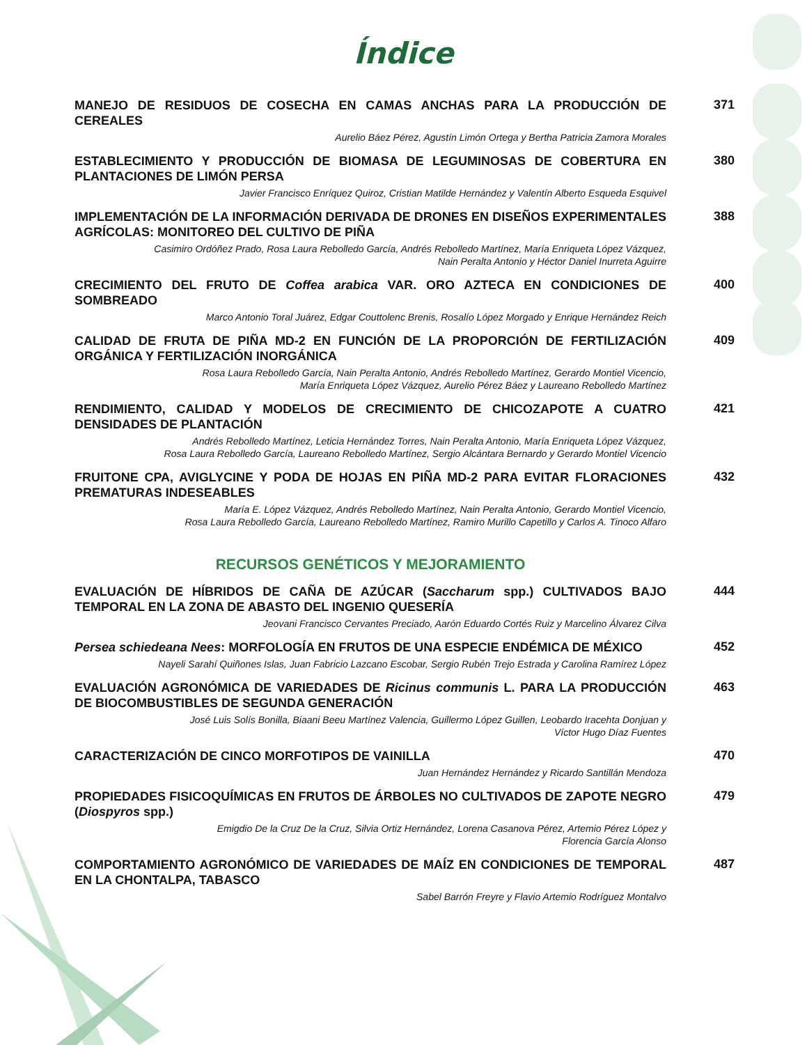Índice
MANEJO DE RESIDUOS DE COSECHA EN CAMAS ANCHAS PARA LA PRODUCCIÓN DE CEREALES
Aurelio Báez Pérez, Agustín Limón Ortega y Bertha Patricia Zamora Morales
371
ESTABLECIMIENTO Y PRODUCCIÓN DE BIOMASA DE LEGUMINOSAS DE COBERTURA EN PLANTACIONES DE LIMÓN PERSA
Javier Francisco Enríquez Quiroz, Cristian Matilde Hernández y Valentín Alberto Esqueda Esquivel
380
IMPLEMENTACIÓN DE LA INFORMACIÓN DERIVADA DE DRONES EN DISEÑOS EXPERIMENTALES AGRÍCOLAS: MONITOREO DEL CULTIVO DE PIÑA
Casimiro Ordóñez Prado, Rosa Laura Rebolledo García, Andrés Rebolledo Martínez, María Enriqueta López Vázquez,
Nain Peralta Antonio y Héctor Daniel Inurreta Aguirre
388
CRECIMIENTO DEL FRUTO DE Coffea arabica VAR. ORO AZTECA EN CONDICIONES DE SOMBREADO
Marco Antonio Toral Juárez, Edgar Couttolenc Brenis, Rosalío López Morgado y Enrique Hernández Reich
400
CALIDAD DE FRUTA DE PIÑA MD-2 EN FUNCIÓN DE LA PROPORCIÓN DE FERTILIZACIÓN ORGÁNICA Y FERTILIZACIÓN INORGÁNICA
Rosa Laura Rebolledo García, Nain Peralta Antonio, Andrés Rebolledo Martínez, Gerardo Montiel Vicencio,
María Enriqueta López Vázquez, Aurelio Pérez Báez y Laureano Rebolledo Martínez
409
RENDIMIENTO, CALIDAD Y MODELOS DE CRECIMIENTO DE CHICOZAPOTE A CUATRO DENSIDADES DE PLANTACIÓN
Andrés Rebolledo Martínez, Leticia Hernández Torres, Nain Peralta Antonio, María Enriqueta López Vázquez,
Rosa Laura Rebolledo García, Laureano Rebolledo Martínez, Sergio Alcántara Bernardo y Gerardo Montiel Vicencio
421
FRUITONE CPA, AVIGLYCINE Y PODA DE HOJAS EN PIÑA MD-2 PARA EVITAR FLORACIONES PREMATURAS INDESEABLES
María E. López Vázquez, Andrés Rebolledo Martínez, Nain Peralta Antonio, Gerardo Montiel Vicencio,
Rosa Laura Rebolledo García, Laureano Rebolledo Martínez, Ramiro Murillo Capetillo y Carlos A. Tinoco Alfaro
432
RECURSOS GENÉTICOS Y MEJORAMIENTO
EVALUACIÓN DE HÍBRIDOS DE CAÑA DE AZÚCAR (Saccharum spp.) CULTIVADOS BAJO TEMPORAL EN LA ZONA DE ABASTO DEL INGENIO QUESERÍA
Jeovani Francisco Cervantes Preciado, Aarón Eduardo Cortés Ruiz y Marcelino Álvarez Cilva
444
Persea schiedeana Nees: MORFOLOGÍA EN FRUTOS DE UNA ESPECIE ENDÉMICA DE MÉXICO
Nayeli Sarahí Quiñones Islas, Juan Fabricio Lazcano Escobar, Sergio Rubén Trejo Estrada y Carolina Ramírez López
452
EVALUACIÓN AGRONÓMICA DE VARIEDADES DE Ricinus communis L. PARA LA PRODUCCIÓN DE BIOCOMBUSTIBLES DE SEGUNDA GENERACIÓN
José Luis Solís Bonilla, Biaani Beeu Martínez Valencia, Guillermo López Guillen, Leobardo Iracehta Donjuan y
Víctor Hugo Díaz Fuentes
463
CARACTERIZACIÓN DE CINCO MORFOTIPOS DE VAINILLA
Juan Hernández Hernández y Ricardo Santillán Mendoza
470
PROPIEDADES FISICOQUÍMICAS EN FRUTOS DE ÁRBOLES NO CULTIVADOS DE ZAPOTE NEGRO (Diospyros spp.)
Emigdio De la Cruz De la Cruz, Silvia Ortiz Hernández, Lorena Casanova Pérez, Artemio Pérez López y
Florencia García Alonso
479
COMPORTAMIENTO AGRONÓMICO DE VARIEDADES DE MAÍZ EN CONDICIONES DE TEMPORAL EN LA CHONTALPA, TABASCO
Sabel Barrón Freyre y Flavio Artemio Rodríguez Montalvo
487